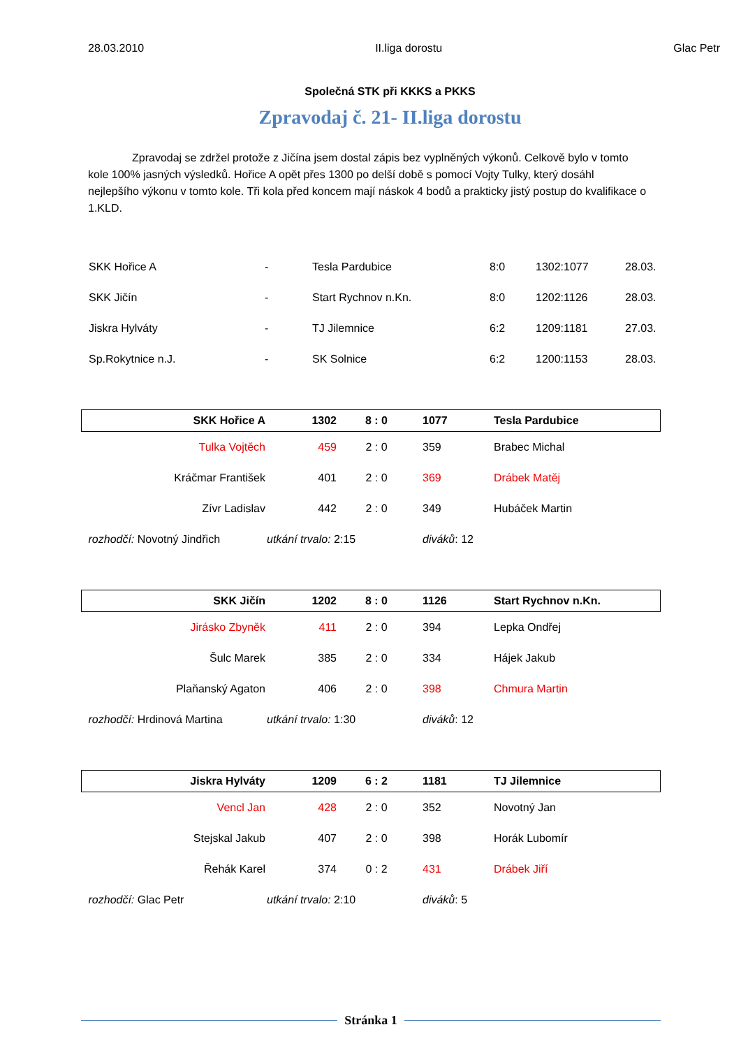28.03.2010 II.liga dorostu Glac Petr
Společná STK při KKKS a PKKS
Zpravodaj č. 21- II.liga dorostu
Zpravodaj se zdržel protože z Jičína jsem dostal zápis bez vyplněných výkonů. Celkově bylo v tomto kole 100% jasných výsledků. Hořice A opět přes 1300 po delší době s pomocí Vojty Tulky, který dosáhl nejlepšího výkonu v tomto kole. Tři kola před koncem mají náskok 4 bodů a prakticky jistý postup do kvalifikace o 1.KLD.
| SKK Hořice A | - | Tesla Pardubice | 8:0 | 1302:1077 | 28.03. |
| SKK Jičín | - | Start Rychnov n.Kn. | 8:0 | 1202:1126 | 28.03. |
| Jiskra Hylváty | - | TJ Jilemnice | 6:2 | 1209:1181 | 27.03. |
| Sp.Rokytnice n.J. | - | SK Solnice | 6:2 | 1200:1153 | 28.03. |
| SKK Hořice A | 1302 | 8 : 0 | 1077 | Tesla Pardubice |
| Tulka Vojtěch | 459 | 2 : 0 | 359 | Brabec Michal |
| Kráčmar František | 401 | 2 : 0 | 369 | Drábek Matěj |
| Zívr Ladislav | 442 | 2 : 0 | 349 | Hubáček Martin |
| rozhodčí: Novotný Jindřich | utkání trvalo: 2:15 | | diváků : 12 | |
| SKK Jičín | 1202 | 8 : 0 | 1126 | Start Rychnov n.Kn. |
| Jirásko Zbyněk | 411 | 2 : 0 | 394 | Lepka Ondřej |
| Šulc Marek | 385 | 2 : 0 | 334 | Hájek Jakub |
| Plaňanský Agaton | 406 | 2 : 0 | 398 | Chmura Martin |
| rozhodčí: Hrdinová Martina | utkání trvalo: 1:30 | | diváků : 12 | |
| Jiskra Hylváty | 1209 | 6 : 2 | 1181 | TJ Jilemnice |
| Vencl Jan | 428 | 2 : 0 | 352 | Novotný Jan |
| Stejskal Jakub | 407 | 2 : 0 | 398 | Horák Lubomír |
| Řehák Karel | 374 | 0 : 2 | 431 | Drábek Jiří |
| rozhodčí: Glac Petr | utkání trvalo: 2:10 | | diváků : 5 | |
Stránka 1